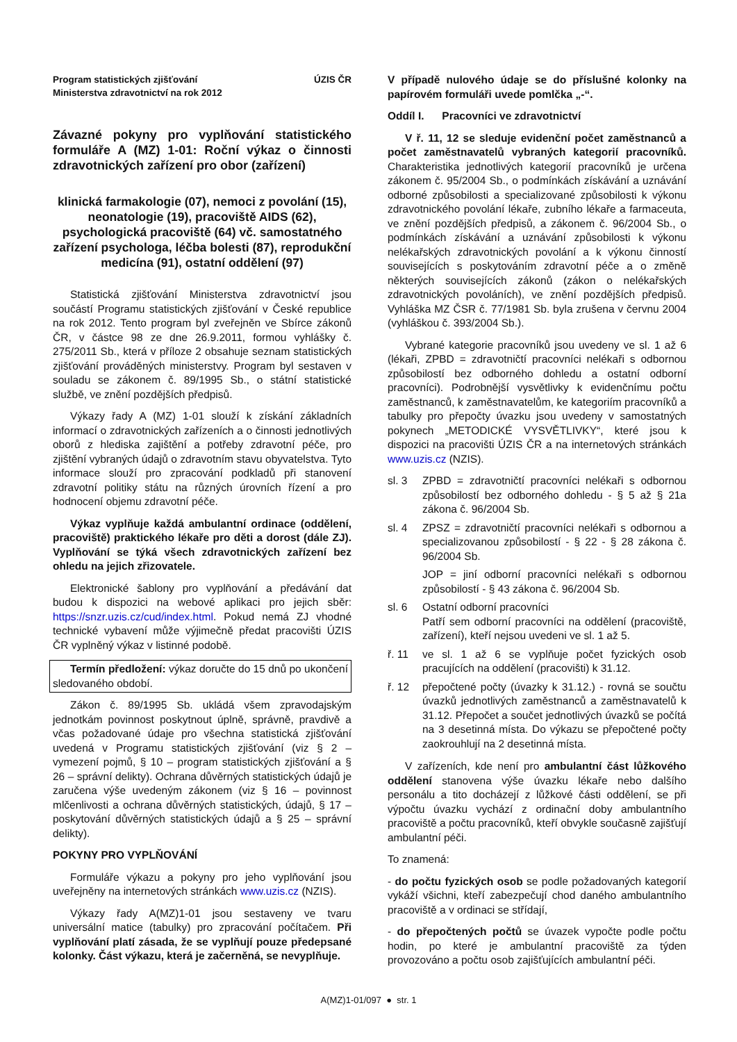Program statistických zjišťování
Ministerstva zdravotnictví na rok 2012
ÚZIS ČR
Závazné pokyny pro vyplňování statistického formuláře A (MZ) 1-01: Roční výkaz o činnosti zdravotnických zařízení pro obor (zařízení)
klinická farmakologie (07), nemoci z povolání (15), neonatologie (19), pracoviště AIDS (62), psychologická pracoviště (64) vč. samostatného zařízení psychologa, léčba bolesti (87), reprodukční medicína (91), ostatní oddělení (97)
Statistická zjišťování Ministerstva zdravotnictví jsou součástí Programu statistických zjišťování v České republice na rok 2012. Tento program byl zveřejněn ve Sbírce zákonů ČR, v částce 98 ze dne 26.9.2011, formou vyhlášky č. 275/2011 Sb., která v příloze 2 obsahuje seznam statistických zjišťování prováděných ministerstvy. Program byl sestaven v souladu se zákonem č. 89/1995 Sb., o státní statistické službě, ve znění pozdějších předpisů.
Výkazy řady A (MZ) 1-01 slouží k získání základních informací o zdravotnických zařízeních a o činnosti jednotlivých oborů z hlediska zajištění a potřeby zdravotní péče, pro zjištění vybraných údajů o zdravotním stavu obyvatelstva. Tyto informace slouží pro zpracování podkladů při stanovení zdravotní politiky státu na různých úrovních řízení a pro hodnocení objemu zdravotní péče.
Výkaz vyplňuje každá ambulantní ordinace (oddělení, pracoviště) praktického lékaře pro děti a dorost (dále ZJ). Vyplňování se týká všech zdravotnických zařízení bez ohledu na jejich zřizovatele.
Elektronické šablony pro vyplňování a předávání dat budou k dispozici na webové aplikaci pro jejich sběr: https://snzr.uzis.cz/cud/index.html. Pokud nemá ZJ vhodné technické vybavení může výjimečně předat pracovišti ÚZIS ČR vyplněný výkaz v listinné podobě.
Termín předložení: výkaz doručte do 15 dnů po ukončení sledovaného období.
Zákon č. 89/1995 Sb. ukládá všem zpravodajským jednotkám povinnost poskytnout úplně, správně, pravdivě a včas požadované údaje pro všechna statistická zjišťování uvedená v Programu statistických zjišťování (viz § 2 – vymezení pojmů, § 10 – program statistických zjišťování a § 26 – správní delikty). Ochrana důvěrných statistických údajů je zaručena výše uvedeným zákonem (viz § 16 – povinnost mlčenlivosti a ochrana důvěrných statistických, údajů, § 17 – poskytování důvěrných statistických údajů a § 25 – správní delikty).
POKYNY PRO VYPLŇOVÁNÍ
Formuláře výkazu a pokyny pro jeho vyplňování jsou uveřejněny na internetových stránkách www.uzis.cz (NZIS).
Výkazy řady A(MZ)1-01 jsou sestaveny ve tvaru universální matice (tabulky) pro zpracování počítačem. Při vyplňování platí zásada, že se vyplňují pouze předepsané kolonky. Část výkazu, která je začerněná, se nevyplňuje.
V případě nulového údaje se do příslušné kolonky na papírovém formuláři uvede pomlčka „-“.
Oddíl I. Pracovníci ve zdravotnictví
V ř. 11, 12 se sleduje evidenční počet zaměstnanců a počet zaměstnavatelů vybraných kategorií pracovníků. Charakteristika jednotlivých kategorií pracovníků je určena zákonem č. 95/2004 Sb., o podmínkách získávání a uznávání odborné způsobilosti a specializované způsobilosti k výkonu zdravotnického povolání lékaře, zubního lékaře a farmaceuta, ve znění pozdějších předpisů, a zákonem č. 96/2004 Sb., o podmínkách získávání a uznávání způsobilosti k výkonu nelékařských zdravotnických povolání a k výkonu činností souvisejících s poskytováním zdravotní péče a o změně některých souvisejících zákonů (zákon o nelékařských zdravotnických povoláních), ve znění pozdějších předpisů. Vyhláška MZ ČSR č. 77/1981 Sb. byla zrušena v červnu 2004 (vyhláškou č. 393/2004 Sb.).
Vybrané kategorie pracovníků jsou uvedeny ve sl. 1 až 6 (lékaři, ZPBD = zdravotničtí pracovníci nelékaři s odbornou způsobilostí bez odborného dohledu a ostatní odborní pracovníci). Podrobnější vysvětlivky k evidenčnímu počtu zaměstnanců, k zaměstnavatelům, ke kategoriím pracovníků a tabulky pro přepočty úvazku jsou uvedeny v samostatných pokynech „METODICKÉ VYSVĚTLIVKY“, které jsou k dispozici na pracovišti ÚZIS ČR a na internetových stránkách www.uzis.cz (NZIS).
| sl. 3 | ZPBD = zdravotničtí pracovníci nelékaři s odbornou způsobilostí bez odborného dohledu - § 5 až § 21a zákona č. 96/2004 Sb. |
| sl. 4 | ZPSZ = zdravotničtí pracovníci nelékaři s odbornou a specializovanou způsobilostí - § 22 - § 28 zákona č. 96/2004 Sb. JOP = jiní odborní pracovníci nelékaři s odbornou způsobilostí - § 43 zákona č. 96/2004 Sb. |
| sl. 6 | Ostatní odborní pracovníci Patří sem odborní pracovníci na oddělení (pracoviště, zařízení), kteří nejsou uvedeni ve sl. 1 až 5. |
| ř. 11 | ve sl. 1 až 6 se vyplňuje počet fyzických osob pracujících na oddělení (pracovišti) k 31.12. |
| ř. 12 | přepočtené počty (úvazky k 31.12.) - rovná se součtu úvazků jednotlivých zaměstnanců a zaměstnavatelů k 31.12. Přepočet a součet jednotlivých úvazků se počítá na 3 desetinná místa. Do výkazu se přepočtené počty zaokrouhlují na 2 desetinná místa. |
V zařízeních, kde není pro ambulantní část lůžkového oddělení stanovena výše úvazku lékaře nebo dalšího personálu a tito docházejí z lůžkové části oddělení, se při výpočtu úvazku vychází z ordinační doby ambulantního pracoviště a počtu pracovníků, kteří obvykle současně zajišťují ambulantní péči.
To znamená:
- do počtu fyzických osob se podle požadovaných kategorií vykáží všichni, kteří zabezpečují chod daného ambulantního pracoviště a v ordinaci se střídají,
- do přepočtených počtů se úvazek vypočte podle počtu hodin, po které je ambulantní pracoviště za týden provozováno a počtu osob zajišťujících ambulantní péči.
A(MZ)1-01/097 ● str. 1